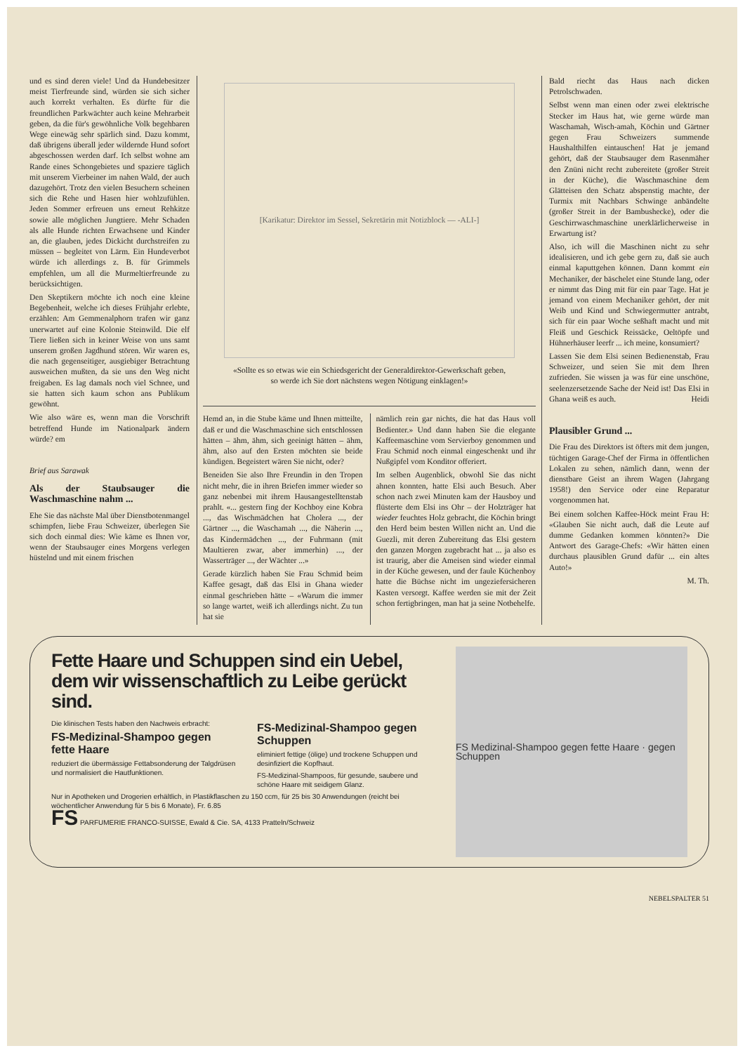und es sind deren viele! Und da Hundebesitzer meist Tierfreunde sind, würden sie sich sicher auch korrekt verhalten. Es dürfte für die freundlichen Parkwächter auch keine Mehrarbeit geben, da die für's gewöhnliche Volk begehbaren Wege einewäg sehr spärlich sind. Dazu kommt, daß übrigens überall jeder wildernde Hund sofort abgeschossen werden darf. Ich selbst wohne am Rande eines Schongebietes und spaziere täglich mit unserem Vierbeiner im nahen Wald, der auch dazugehört. Trotz den vielen Besuchern scheinen sich die Rehe und Hasen hier wohlzufühlen. Jeden Sommer erfreuen uns erneut Rehkitze sowie alle möglichen Jungtiere. Mehr Schaden als alle Hunde richten Erwachsene und Kinder an, die glauben, jedes Dickicht durchstreifen zu müssen – begleitet von Lärm. Ein Hundeverbot würde ich allerdings z. B. für Grimmels empfehlen, um all die Murmeltierfreunde zu berücksichtigen.
Den Skeptikern möchte ich noch eine kleine Begebenheit, welche ich dieses Frühjahr erlebte, erzählen: Am Gemmenalphorn trafen wir ganz unerwartet auf eine Kolonie Steinwild. Die elf Tiere ließen sich in keiner Weise von uns samt unserem großen Jagdhund stören. Wir waren es, die nach gegenseitiger, ausgiebiger Betrachtung ausweichen mußten, da sie uns den Weg nicht freigaben. Es lag damals noch viel Schnee, und sie hatten sich kaum schon ans Publikum gewöhnt.
Wie also wäre es, wenn man die Vorschrift betreffend Hunde im Nationalpark ändern würde? em
Brief aus Sarawak
Als der Staubsauger die Waschmaschine nahm ...
Ehe Sie das nächste Mal über Dienstbotenmangel schimpfen, liebe Frau Schweizer, überlegen Sie sich doch einmal dies: Wie käme es Ihnen vor, wenn der Staubsauger eines Morgens verlegen hüstelnd und mit einem frischen
[Karikatur: Direktor im Sessel, Sekretärin mit Notizblock — -ALI-]
«Sollte es so etwas wie ein Schiedsgericht der Generaldirektor-Gewerkschaft geben, so werde ich Sie dort nächstens wegen Nötigung einklagen!»
Hemd an, in die Stube käme und Ihnen mitteilte, daß er und die Waschmaschine sich entschlossen hätten – ähm, ähm, sich geeinigt hätten – ähm, ähm, also auf den Ersten möchten sie beide kündigen. Begeistert wären Sie nicht, oder?
Beneiden Sie also Ihre Freundin in den Tropen nicht mehr, die in ihren Briefen immer wieder so ganz nebenbei mit ihrem Hausangestelltenstab prahlt. «... gestern fing der Kochboy eine Kobra ..., das Wischmädchen hat Cholera ..., der Gärtner ..., die Waschamah ..., die Näherin ..., das Kindermädchen ..., der Fuhrmann (mit Maultieren zwar, aber immerhin) ..., der Wasserträger ..., der Wächter ...»
Gerade kürzlich haben Sie Frau Schmid beim Kaffee gesagt, daß das Elsi in Ghana wieder einmal geschrieben hätte – «Warum die immer so lange wartet, weiß ich allerdings nicht. Zu tun hat sie
nämlich rein gar nichts, die hat das Haus voll Bedienter.» Und dann haben Sie die elegante Kaffeemaschine vom Servierboy genommen und Frau Schmid noch einmal eingeschenkt und ihr Nußgipfel vom Konditor offeriert.
Im selben Augenblick, obwohl Sie das nicht ahnen konnten, hatte Elsi auch Besuch. Aber schon nach zwei Minuten kam der Hausboy und flüsterte dem Elsi ins Ohr – der Holzträger hat wieder feuchtes Holz gebracht, die Köchin bringt den Herd beim besten Willen nicht an. Und die Guezli, mit deren Zubereitung das Elsi gestern den ganzen Morgen zugebracht hat ... ja also es ist traurig, aber die Ameisen sind wieder einmal in der Küche gewesen, und der faule Küchenboy hatte die Büchse nicht im ungeziefersicheren Kasten versorgt. Kaffee werden sie mit der Zeit schon fertigbringen, man hat ja seine Notbehelfe.
Bald riecht das Haus nach dicken Petrolschwaden.
Selbst wenn man einen oder zwei elektrische Stecker im Haus hat, wie gerne würde man Waschamah, Wisch-amah, Köchin und Gärtner gegen Frau Schweizers summende Haushalthilfen eintauschen! Hat je jemand gehört, daß der Staubsauger dem Rasenmäher den Znüni nicht recht zubereitete (großer Streit in der Küche), die Waschmaschine dem Glätteisen den Schatz abspenstig machte, der Turmix mit Nachbars Schwinge anbändelte (großer Streit in der Bambushecke), oder die Geschirrwaschmaschine unerklärlicherweise in Erwartung ist?
Also, ich will die Maschinen nicht zu sehr idealisieren, und ich gebe gern zu, daß sie auch einmal kaputtgehen können. Dann kommt ein Mechaniker, der bäschelet eine Stunde lang, oder er nimmt das Ding mit für ein paar Tage. Hat je jemand von einem Mechaniker gehört, der mit Weib und Kind und Schwiegermutter antrabt, sich für ein paar Woche seßhaft macht und mit Fleiß und Geschick Reissäcke, Oeltöpfe und Hühnerhäuser leerfr ... ich meine, konsumiert?
Lassen Sie dem Elsi seinen Bedienenstab, Frau Schweizer, und seien Sie mit dem Ihren zufrieden. Sie wissen ja was für eine unschöne, seelenzersetzende Sache der Neid ist! Das Elsi in Ghana weiß es auch. Heidi
Plausibler Grund ...
Die Frau des Direktors ist öfters mit dem jungen, tüchtigen Garage-Chef der Firma in öffentlichen Lokalen zu sehen, nämlich dann, wenn der dienstbare Geist an ihrem Wagen (Jahrgang 1958!) den Service oder eine Reparatur vorgenommen hat.
Bei einem solchen Kaffee-Höck meint Frau H: «Glauben Sie nicht auch, daß die Leute auf dumme Gedanken kommen könnten?» Die Antwort des Garage-Chefs: «Wir hätten einen durchaus plausiblen Grund dafür ... ein altes Auto!»
M. Th.
Fette Haare und Schuppen sind ein Uebel, dem wir wissenschaftlich zu Leibe gerückt sind.
Die klinischen Tests haben den Nachweis erbracht:
FS-Medizinal-Shampoo gegen fette Haare
reduziert die übermässige Fettabsonderung der Talgdrüsen und normalisiert die Hautfunktionen.
FS-Medizinal-Shampoo gegen Schuppen
eliminiert fettige (ölige) und trockene Schuppen und desinfiziert die Kopfhaut.
FS-Medizinal-Shampoos, für gesunde, saubere und schöne Haare mit seidigem Glanz.
Nur in Apotheken und Drogerien erhältlich, in Plastikflaschen zu 150 ccm, für 25 bis 30 Anwendungen (reicht bei wöchentlicher Anwendung für 5 bis 6 Monate), Fr. 6.85
FS PARFUMERIE FRANCO-SUISSE, Ewald & Cie. SA, 4133 Pratteln/Schweiz
FS Medizinal-Shampoo gegen fette Haare · gegen Schuppen
NEBELSPALTER 51